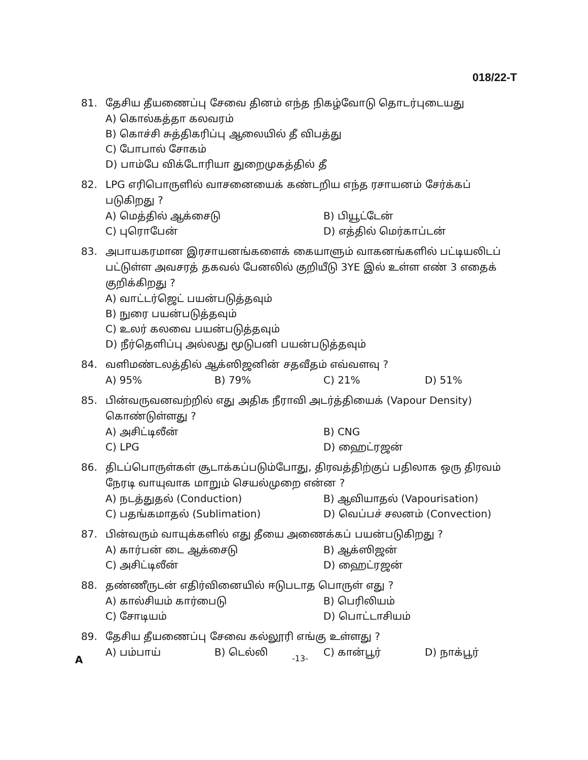018/22-T
81. தேசிய தீயணைப்பு சேவை தினம் எந்த நிகழ்வோடு தொடர்புடையது
A) கொல்கத்தா கலவரம்
B) கொச்சி சுத்திகரிப்பு ஆலையில் தீ விபத்து
C) போபால் சோகம்
D) பாம்பே விக்டோரியா துறைமுகத்தில் தீ
82. LPG எரிபொருளில் வாசனையைக் கண்டறிய எந்த ரசாயனம் சேர்க்கப் படுகிறது ?
A) மெத்தில் ஆக்சைடு B) பியூட்டேன் C) புரொபேன் D) எத்தில் மெர்காப்டன்
83. அபாயகரமான இரசாயனங்களைக் கையாளும் வாகனங்களில் பட்டியலிடப் பட்டுள்ள அவசரத் தகவல் பேனலில் குறியீடு 3YE இல் உள்ள எண் 3 எதைக் குறிக்கிறது ?
A) வாட்டர்ஜெட் பயன்படுத்தவும்
B) நுரை பயன்படுத்தவும்
C) உலர் கலவை பயன்படுத்தவும்
D) நீர்தெளிப்பு அல்லது மூடுபனி பயன்படுத்தவும்
84. வளிமண்டலத்தில் ஆக்ஸிஜனின் சதவீதம் எவ்வளவு ?
A) 95% B) 79% C) 21% D) 51%
85. பின்வருவனவற்றில் எது அதிக நீராவி அடர்த்தியைக் (Vapour Density) கொண்டுள்ளது ?
A) அசிட்டிலீன் B) CNG C) LPG D) ஹைட்ரஜன்
86. திடப்பொருள்கள் சூடாக்கப்படும்போது, திரவத்திற்குப் பதிலாக ஒரு திரவம் நேரடி வாயுவாக மாறும் செயல்முறை என்ன ?
A) நடத்துதல் (Conduction) B) ஆவியாதல் (Vapourisation) C) பதங்கமாதல் (Sublimation) D) வெப்பச் சலனம் (Convection)
87. பின்வரும் வாயுக்களில் எது தீயை அணைக்கப் பயன்படுகிறது ?
A) கார்பன் டை ஆக்சைடு B) ஆக்ஸிஜன் C) அசிட்டிலீன் D) ஹைட்ரஜன்
88. தண்ணீருடன் எதிர்வினையில் ஈடுபடாத பொருள் எது ?
A) கால்சியம் கார்பைடு B) பெரிலியம் C) சோடியம் D) பொட்டாசியம்
89. தேசிய தீயணைப்பு சேவை கல்லூரி எங்கு உள்ளது ?
A) பம்பாய் B) டெல்லி C) கான்பூர் D) நாக்பூர்
A -13-